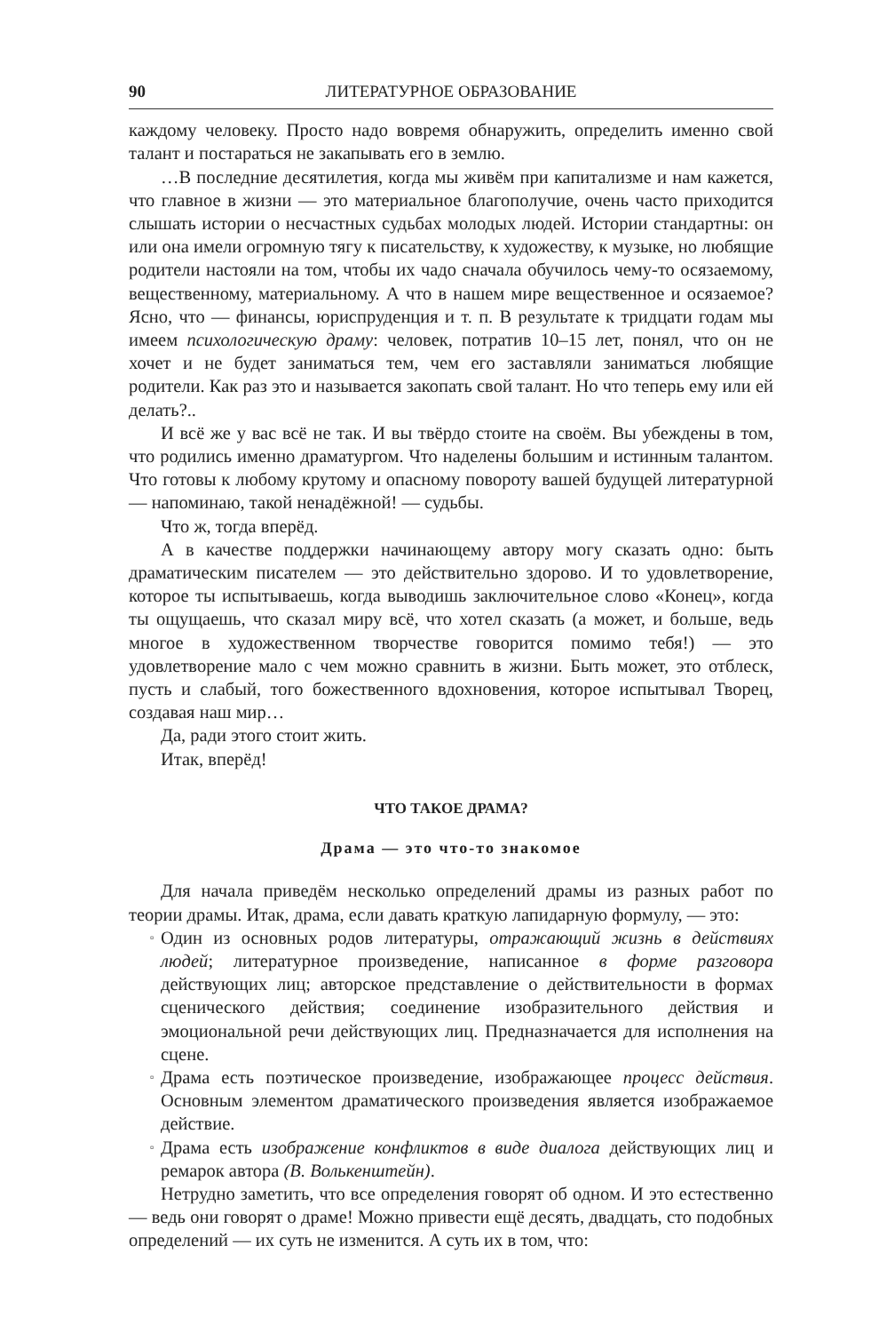90 ЛИТЕРАТУРНОЕ ОБРАЗОВАНИЕ
каждому человеку. Просто надо вовремя обнаружить, определить именно свой талант и постараться не закапывать его в землю.
…В последние десятилетия, когда мы живём при капитализме и нам кажется, что главное в жизни — это материальное благополучие, очень часто приходится слышать истории о несчастных судьбах молодых людей. Истории стандартны: он или она имели огромную тягу к писательству, к художеству, к музыке, но любящие родители настояли на том, чтобы их чадо сначала обучилось чему-то осязаемому, вещественному, материальному. А что в нашем мире вещественное и осязаемое? Ясно, что — финансы, юриспруденция и т. п. В результате к тридцати годам мы имеем психологическую драму: человек, потратив 10–15 лет, понял, что он не хочет и не будет заниматься тем, чем его заставляли заниматься любящие родители. Как раз это и называется закопать свой талант. Но что теперь ему или ей делать?..
И всё же у вас всё не так. И вы твёрдо стоите на своём. Вы убеждены в том, что родились именно драматургом. Что наделены большим и истинным талантом. Что готовы к любому крутому и опасному повороту вашей будущей литературной — напоминаю, такой ненадёжной! — судьбы.
Что ж, тогда вперёд.
А в качестве поддержки начинающему автору могу сказать одно: быть драматическим писателем — это действительно здорово. И то удовлетворение, которое ты испытываешь, когда выводишь заключительное слово «Конец», когда ты ощущаешь, что сказал миру всё, что хотел сказать (а может, и больше, ведь многое в художественном творчестве говорится помимо тебя!) — это удовлетворение мало с чем можно сравнить в жизни. Быть может, это отблеск, пусть и слабый, того божественного вдохновения, которое испытывал Творец, создавая наш мир…
Да, ради этого стоит жить.
Итак, вперёд!
ЧТО ТАКОЕ ДРАМА?
Драма — это что-то знакомое
Для начала приведём несколько определений драмы из разных работ по теории драмы. Итак, драма, если давать краткую лапидарную формулу, — это:
▫ Один из основных родов литературы, отражающий жизнь в действиях людей; литературное произведение, написанное в форме разговора действующих лиц; авторское представление о действительности в формах сценического действия; соединение изобразительного действия и эмоциональной речи действующих лиц. Предназначается для исполнения на сцене.
▫ Драма есть поэтическое произведение, изображающее процесс действия. Основным элементом драматического произведения является изображаемое действие.
▫ Драма есть изображение конфликтов в виде диалога действующих лиц и ремарок автора (В. Волькенштейн).
Нетрудно заметить, что все определения говорят об одном. И это естественно — ведь они говорят о драме! Можно привести ещё десять, двадцать, сто подобных определений — их суть не изменится. А суть их в том, что: